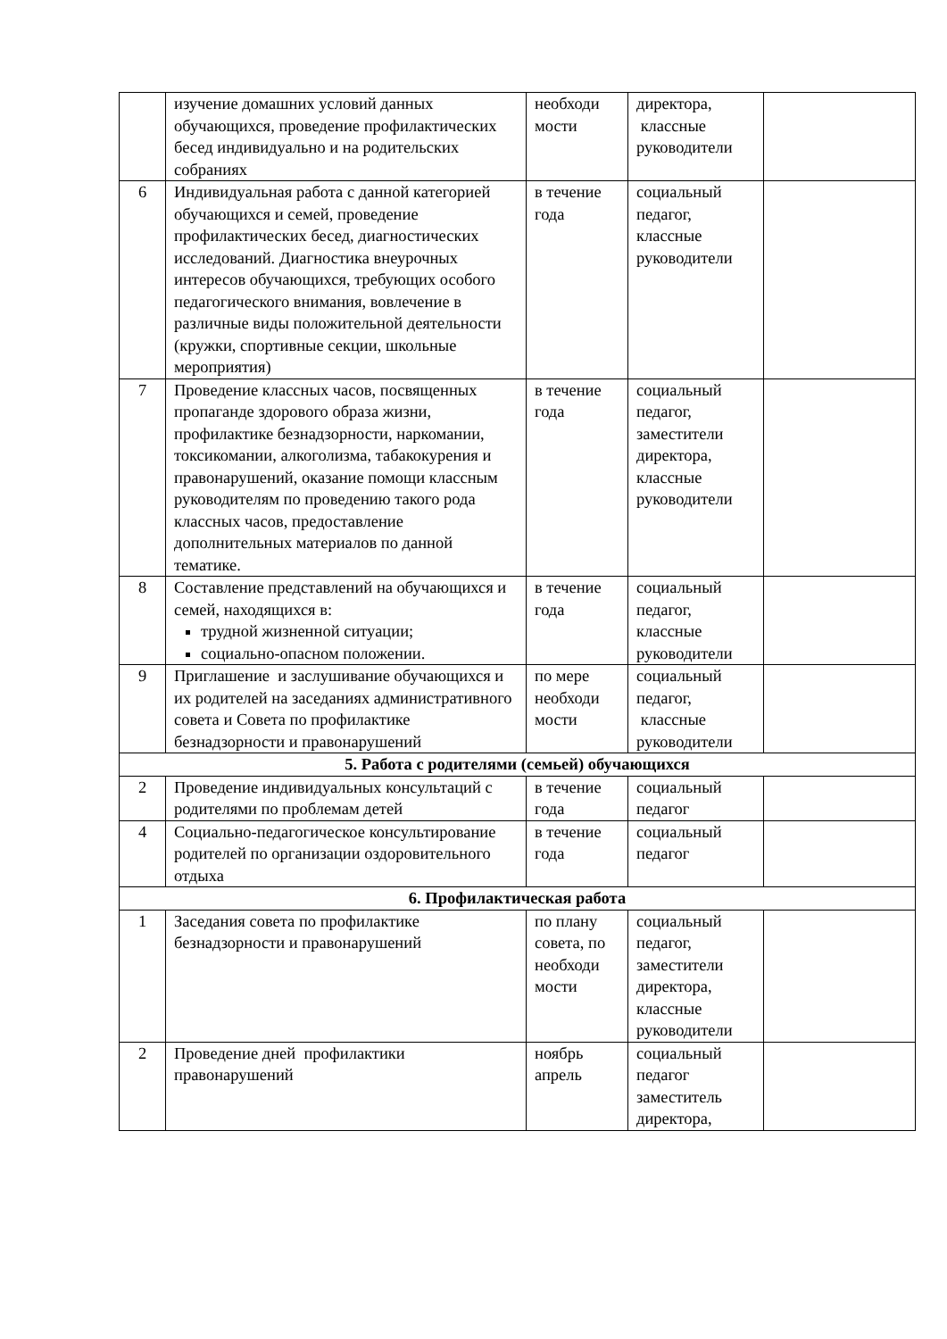| | изучение домашних условий данных обучающихся, проведение профилактических бесед индивидуально и на родительских собраниях | необходи мости | директора, классные руководители | |
| 6 | Индивидуальная работа с данной категорией обучающихся и семей, проведение профилактических бесед, диагностических исследований. Диагностика внеурочных интересов обучающихся, требующих особого педагогического внимания, вовлечение в различные виды положительной деятельности (кружки, спортивные секции, школьные мероприятия) | в течение года | социальный педагог, классные руководители | |
| 7 | Проведение классных часов, посвященных пропаганде здорового образа жизни, профилактике безнадзорности, наркомании, токсикомании, алкоголизма, табакокурения и правонарушений, оказание помощи классным руководителям по проведению такого рода классных часов, предоставление дополнительных материалов по данной тематике. | в течение года | социальный педагог, заместители директора, классные руководители | |
| 8 | Составление представлений на обучающихся и семей, находящихся в: трудной жизненной ситуации; социально-опасном положении. | в течение года | социальный педагог, классные руководители | |
| 9 | Приглашение и заслушивание обучающихся и их родителей на заседаниях административного совета и Совета по профилактике безнадзорности и правонарушений | по мере необходи мости | социальный педагог, классные руководители | |
| 5. Работа с родителями (семьей) обучающихся | | | | |
| 2 | Проведение индивидуальных консультаций с родителями по проблемам детей | в течение года | социальный педагог | |
| 4 | Социально-педагогическое консультирование родителей по организации оздоровительного отдыха | в течение года | социальный педагог | |
| 6. Профилактическая работа | | | | |
| 1 | Заседания совета по профилактике безнадзорности и правонарушений | по плану совета, по необходи мости | социальный педагог, заместители директора, классные руководители | |
| 2 | Проведение дней профилактики правонарушений | ноябрь апрель | социальный педагог заместитель директора, | |